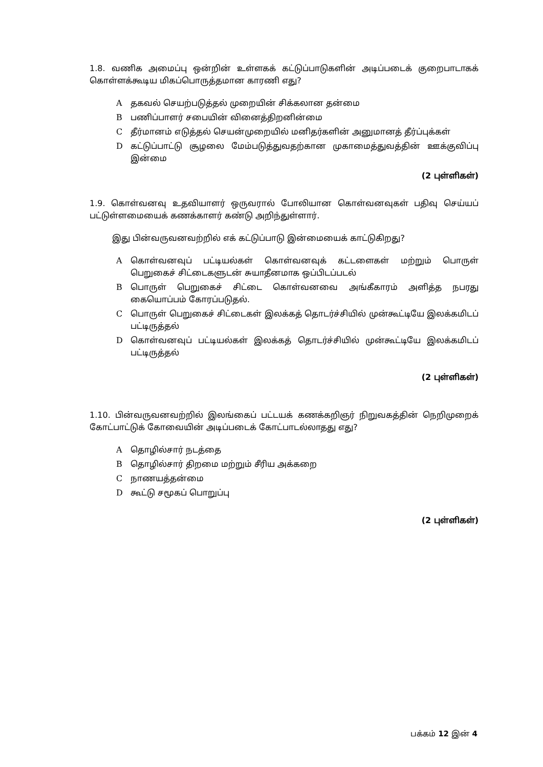1.8. வணிக அமைப்பு ஒன்றின் உள்ளகக் கட்டுப்பாடுகளின் அடிப்படைக் குறைபாடாகக் கொள்ளக்கூடிய மிகப்பொருத்தமான காரணி எது?
A தகவல் செயற்படுத்தல் முறையின் சிக்கலான தன்மை
B பணிப்பாளர் சபையின் வினைத்திறனின்மை
C தீர்மானம் எடுத்தல் செயன்முறையில் மனிதர்களின் அனுமானத் தீர்ப்புக்கள்
D கட்டுப்பாட்டு சூழலை மேம்படுத்துவதற்கான முகாமைத்துவத்தின் ஊக்குவிப்பு இன்மை
(2 புள்ளிகள்)
1.9. கொள்வனவு உதவியாளர் ஒருவரால் போலியான கொள்வனவுகள் பதிவு செய்யப் பட்டுள்ளமையைக் கணக்காளர் கண்டு அறிந்துள்ளார்.
இது பின்வருவனவற்றில் எக் கட்டுப்பாடு இன்மையைக் காட்டுகிறது?
A கொள்வனவுப் பட்டியல்கள் கொள்வனவுக் கட்டளைகள் மற்றும் பொருள் பெறுகைச் சிட்டைகளுடன் சுயாதீனமாக ஒப்பிடப்படல்
B பொருள் பெறுகைச் சிட்டை கொள்வனவை அங்கீகாரம் அளித்த நபரது கையொப்பம் கோரப்படுதல்.
C பொருள் பெறுகைச் சிட்டைகள் இலக்கத் தொடர்ச்சியில் முன்கூட்டியே இலக்கமிடப் பட்டிருத்தல்
D கொள்வனவுப் பட்டியல்கள் இலக்கத் தொடர்ச்சியில் முன்கூட்டியே இலக்கமிடப் பட்டிருத்தல்
(2 புள்ளிகள்)
1.10. பின்வருவனவற்றில் இலங்கைப் பட்டயக் கணக்கறிஞர் நிறுவகத்தின் நெறிமுறைக் கோட்பாட்டுக் கோவையின் அடிப்படைக் கோட்பாடல்லாதது எது?
A தொழில்சார் நடத்தை
B தொழில்சார் திறமை மற்றும் சீரிய அக்கறை
C நாணயத்தன்மை
D கூட்டு சமூகப் பொறுப்பு
(2 புள்ளிகள்)
பக்கம் 12 இன் 4